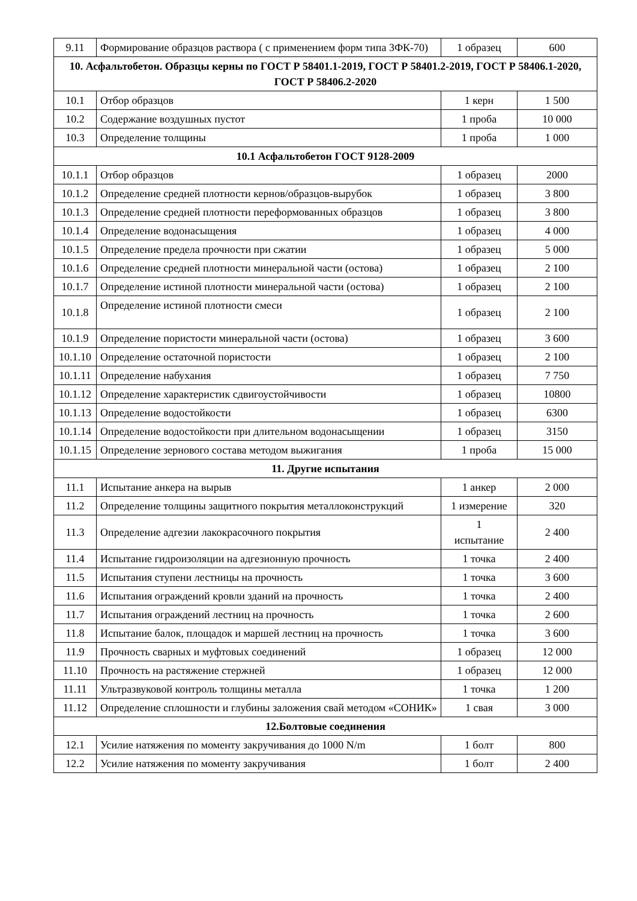| 9.11 | Формирование образцов раствора ( с применением форм типа 3ФК-70) | 1 образец | 600 |
| 10. Асфальтобетон. Образцы керны по ГОСТ Р 58401.1-2019, ГОСТ Р 58401.2-2019, ГОСТ Р 58406.1-2020, ГОСТ Р 58406.2-2020 | | | |
| 10.1 | Отбор образцов | 1 керн | 1 500 |
| 10.2 | Содержание воздушных пустот | 1 проба | 10 000 |
| 10.3 | Определение толщины | 1 проба | 1 000 |
| 10.1 Асфальтобетон ГОСТ 9128-2009 | | | |
| 10.1.1 | Отбор образцов | 1 образец | 2000 |
| 10.1.2 | Определение средней плотности кернов/образцов-вырубок | 1 образец | 3 800 |
| 10.1.3 | Определение средней плотности переформованных образцов | 1 образец | 3 800 |
| 10.1.4 | Определение водонасыщения | 1 образец | 4 000 |
| 10.1.5 | Определение предела прочности при сжатии | 1 образец | 5 000 |
| 10.1.6 | Определение средней плотности минеральной части (остова) | 1 образец | 2 100 |
| 10.1.7 | Определение истиной плотности минеральной части (остова) | 1 образец | 2 100 |
| 10.1.8 | Определение истиной плотности смеси | 1 образец | 2 100 |
| 10.1.9 | Определение пористости минеральной части (остова) | 1 образец | 3 600 |
| 10.1.10 | Определение остаточной пористости | 1 образец | 2 100 |
| 10.1.11 | Определение набухания | 1 образец | 7 750 |
| 10.1.12 | Определение характеристик сдвигоустойчивости | 1 образец | 10800 |
| 10.1.13 | Определение водостойкости | 1 образец | 6300 |
| 10.1.14 | Определение водостойкости при длительном водонасыщении | 1 образец | 3150 |
| 10.1.15 | Определение зернового состава методом выжигания | 1 проба | 15 000 |
| 11. Другие испытания | | | |
| 11.1 | Испытание анкера на вырыв | 1 анкер | 2 000 |
| 11.2 | Определение толщины защитного покрытия металлоконструкций | 1 измерение | 320 |
| 11.3 | Определение адгезии лакокрасочного покрытия | 1 испытание | 2 400 |
| 11.4 | Испытание гидроизоляции на адгезионную прочность | 1 точка | 2 400 |
| 11.5 | Испытания ступени лестницы на прочность | 1 точка | 3 600 |
| 11.6 | Испытания ограждений кровли зданий на прочность | 1 точка | 2 400 |
| 11.7 | Испытания ограждений лестниц на прочность | 1 точка | 2 600 |
| 11.8 | Испытание балок, площадок и маршей лестниц на прочность | 1 точка | 3 600 |
| 11.9 | Прочность сварных и муфтовых соединений | 1 образец | 12 000 |
| 11.10 | Прочность на растяжение стержней | 1 образец | 12 000 |
| 11.11 | Ультразвуковой контроль толщины металла | 1 точка | 1 200 |
| 11.12 | Определение сплошности и глубины заложения свай методом «СОНИК» | 1 свая | 3 000 |
| 12.Болтовые соединения | | | |
| 12.1 | Усилие натяжения по моменту закручивания до 1000 N/m | 1 болт | 800 |
| 12.2 | Усилие натяжения по моменту закручивания | 1 болт | 2 400 |